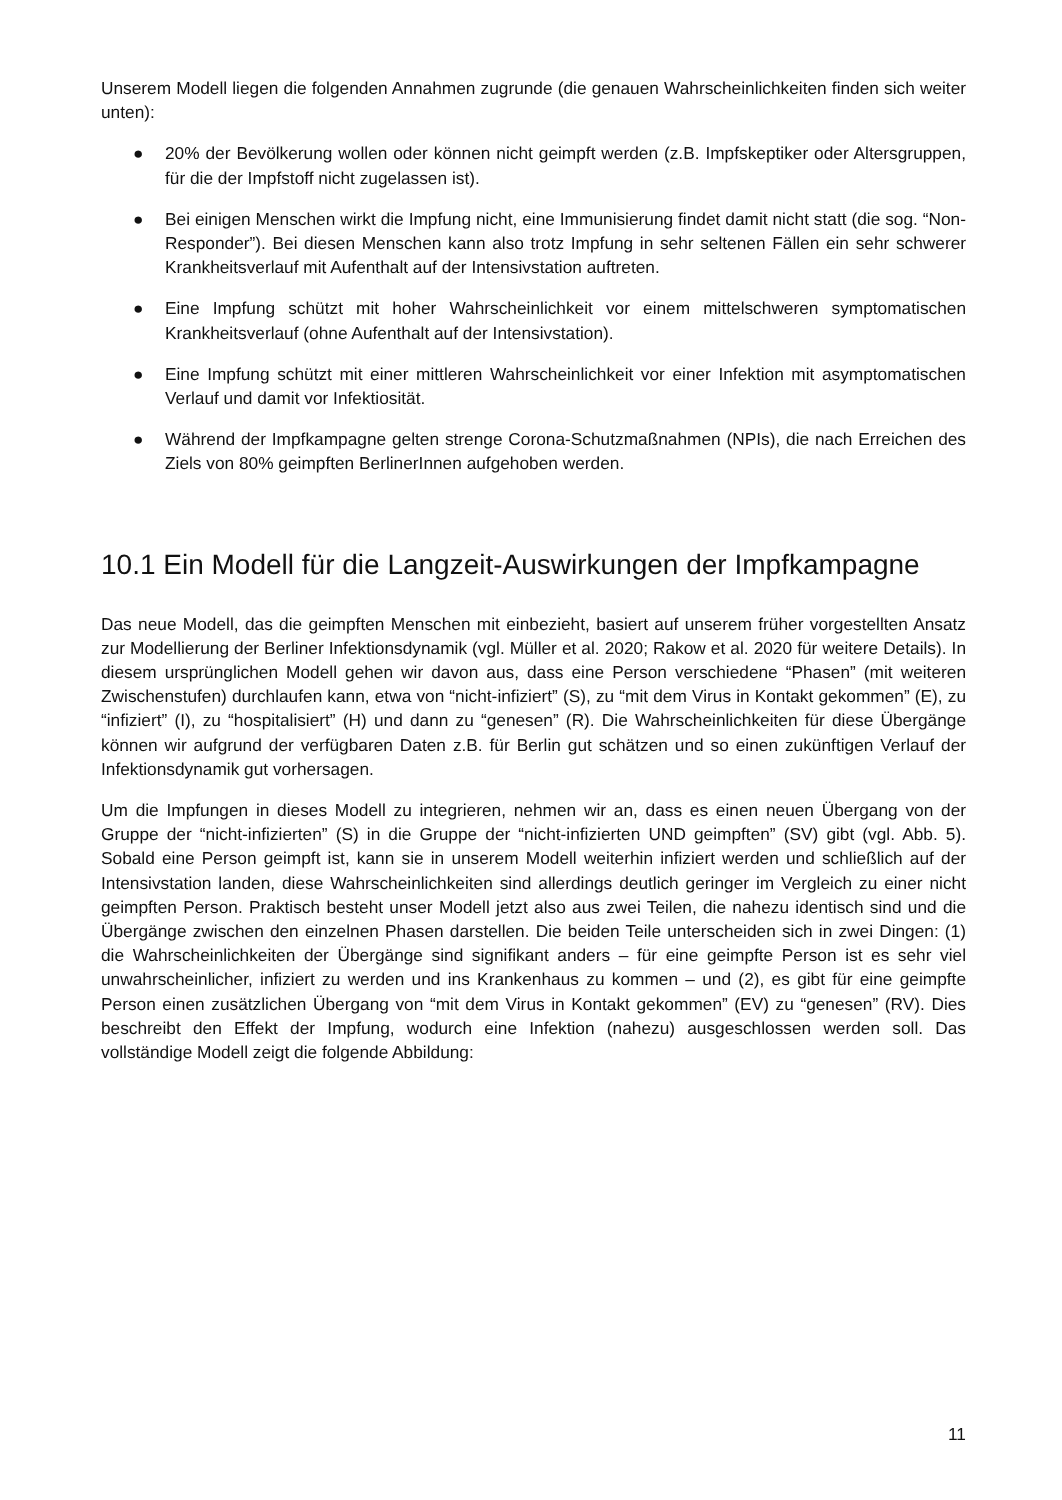Unserem Modell liegen die folgenden Annahmen zugrunde (die genauen Wahrscheinlichkeiten finden sich weiter unten):
● 20% der Bevölkerung wollen oder können nicht geimpft werden (z.B. Impfskeptiker oder Altersgruppen, für die der Impfstoff nicht zugelassen ist).
● Bei einigen Menschen wirkt die Impfung nicht, eine Immunisierung findet damit nicht statt (die sog. “Non-Responder”). Bei diesen Menschen kann also trotz Impfung in sehr seltenen Fällen ein sehr schwerer Krankheitsverlauf mit Aufenthalt auf der Intensivstation auftreten.
● Eine Impfung schützt mit hoher Wahrscheinlichkeit vor einem mittelschweren symptomatischen Krankheitsverlauf (ohne Aufenthalt auf der Intensivstation).
● Eine Impfung schützt mit einer mittleren Wahrscheinlichkeit vor einer Infektion mit asymptomatischen Verlauf und damit vor Infektiosität.
● Während der Impfkampagne gelten strenge Corona-Schutzmaßnahmen (NPIs), die nach Erreichen des Ziels von 80% geimpften BerlinerInnen aufgehoben werden.
10.1 Ein Modell für die Langzeit-Auswirkungen der Impfkampagne
Das neue Modell, das die geimpften Menschen mit einbezieht, basiert auf unserem früher vorgestellten Ansatz zur Modellierung der Berliner Infektionsdynamik (vgl. Müller et al. 2020; Rakow et al. 2020 für weitere Details). In diesem ursprünglichen Modell gehen wir davon aus, dass eine Person verschiedene “Phasen” (mit weiteren Zwischenstufen) durchlaufen kann, etwa von “nicht-infiziert” (S), zu “mit dem Virus in Kontakt gekommen” (E), zu “infiziert” (I), zu “hospitalisiert” (H) und dann zu “genesen” (R). Die Wahrscheinlichkeiten für diese Übergänge können wir aufgrund der verfügbaren Daten z.B. für Berlin gut schätzen und so einen zukünftigen Verlauf der Infektionsdynamik gut vorhersagen.
Um die Impfungen in dieses Modell zu integrieren, nehmen wir an, dass es einen neuen Übergang von der Gruppe der “nicht-infizierten” (S) in die Gruppe der “nicht-infizierten UND geimpften” (SV) gibt (vgl. Abb. 5). Sobald eine Person geimpft ist, kann sie in unserem Modell weiterhin infiziert werden und schließlich auf der Intensivstation landen, diese Wahrscheinlichkeiten sind allerdings deutlich geringer im Vergleich zu einer nicht geimpften Person. Praktisch besteht unser Modell jetzt also aus zwei Teilen, die nahezu identisch sind und die Übergänge zwischen den einzelnen Phasen darstellen. Die beiden Teile unterscheiden sich in zwei Dingen: (1) die Wahrscheinlichkeiten der Übergänge sind signifikant anders – für eine geimpfte Person ist es sehr viel unwahrscheinlicher, infiziert zu werden und ins Krankenhaus zu kommen – und (2), es gibt für eine geimpfte Person einen zusätzlichen Übergang von “mit dem Virus in Kontakt gekommen” (EV) zu “genesen” (RV). Dies beschreibt den Effekt der Impfung, wodurch eine Infektion (nahezu) ausgeschlossen werden soll. Das vollständige Modell zeigt die folgende Abbildung:
11